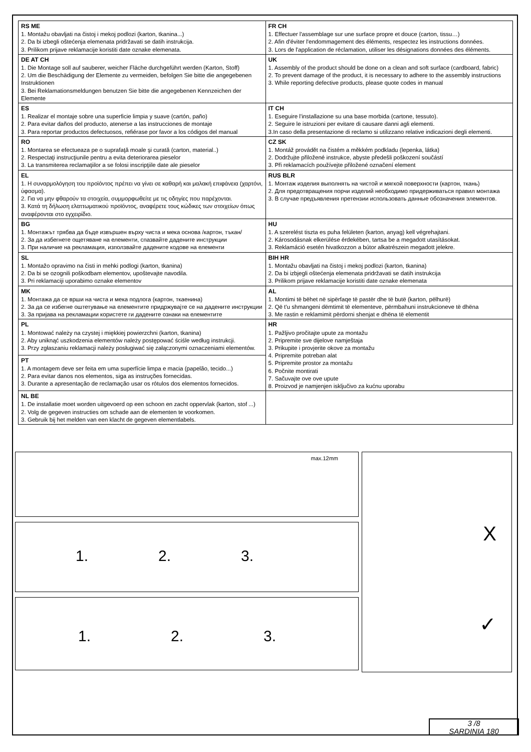| RS ME 1. Montažu obavljati na čistoj i mekoj podlozi (karton, tkanina...) 2. Da bi izbegli oštećenja elemenata pridržavati se datih instrukcija. 3. Prilikom prijave reklamacije koristiti date oznake elemenata. | FR CH 1. Effectuer l'assemblage sur une surface propre et douce (carton, tissu…) 2. Afin d'éviter l'endommagement des éléments, respectez les instructions données. 3. Lors de l'application de réclamation, utiliser les désignations données des éléments. |
| DE AT CH 1. Die Montage soll auf sauberer, weicher Fläche durchgeführt werden (Karton, Stoff) 2. Um die Beschädigung der Elemente zu vermeiden, befolgen Sie bitte die angegebenen Instruktionen 3. Bei Reklamationsmeldungen benutzen Sie bitte die angegebenen Kennzeichen der Elemente | UK 1. Assembly of the product should be done on a clean and soft surface (cardboard, fabric) 2. To prevent damage of the product, it is necessary to adhere to the assembly instructions 3. While reporting defective products, please quote codes in manual |
| ES 1. Realizar el montaje sobre una superficie limpia y suave (cartón, paño) 2. Para evitar daños del producto, atenerse a las instrucciones de montaje 3. Para reportar productos defectuosos, refiérase por favor a los códigos del manual | IT CH 1. Eseguire l'installazione su una base morbida (cartone, tessuto). 2. Seguire le istruzioni per evitare di causare danni agli elementi. 3.In caso della presentazione di reclamo si utilizzano relative indicazioni degli elementi. |
| RO 1. Montarea se efectueaza pe o suprafaţă moale şi curată (carton, material..) 2. Respectaţi instrucţiunile pentru a evita deteriorarea pieselor 3. La transmiterea reclamaţiilor a se folosi inscripţiile date ale pieselor | CZ SK 1. Montáž provádět na čistém a měkkém podkladu (lepenka, látka) 2. Dodržujte přiložené instrukce, abyste předešli poškození součástí 3. Při reklamacích používejte přiložené označení element |
| EL 1. Η συναρμολόγηση του προϊόντος πρέπει να γίνει σε καθαρή και μαλακή επιφάνεια (χαρτόνι, ύφασμα). 2. Για να μην φθαρούν τα στοιχεία, συμμορφωθείτε με τις οδηγίες που παρέχονται. 3. Κατά τη δήλωση ελαττωματικού προϊόντος, αναφέρετε τους κώδικες των στοιχείων όπως αναφέρονται στο εγχειρίδιο. | RUS BLR 1. Монтаж изделия выполнять на чистой и мягкой поверхности (картон, ткань) 2. Для предотвращения порчи изделий необходимо придерживаться правил монтажа 3. В случае предъявления претензии использовать данные обозначения элементов. |
| BG 1. Монтажът трябва да бъде извършен върху чиста и мека основа /картон, тъкан/ 2. За да избегнете ощетяване на елементи, спазвайте дадените инструкции 3. При наличие на рекламация, използвайте дадените кодове на елементи | HU 1. A szerelést tiszta es puha felületen (karton, anyag) kell végrehajtani. 2. Károsodásnak elkerülése érdekében, tartsa be a megadott utasításokat. 3. Reklamáció esetén hivatkozzon a bútor alkatrészein megadott jelekre. |
| SL 1. Montažo opravimo na čisti in mehki podlogi (karton, tkanina) 2. Da bi se ozognili poškodbam elementov, upoštevajte navodila. 3. Pri reklamaciji uporabimo oznake elementov | BIH HR 1. Montažu obavljati na čistoj i mekoj podlozi (karton, tkanina) 2. Da bi izbjegli oštećenja elemenata pridržavati se datih instrukcija 3. Prilikom prijave reklamacije koristiti date oznake elemenata |
| MK 1. Монтажа да се врши на чиста и мека подлога (картон, ткаенина) 2. За да се избегне оштетување на елементите придржувајте се на дадените инструкции 3. За пријава на рекламации користете ги дадените ознаки на елементите | AL 1. Montimi të bëhet në sipërfaqe të pastër dhe të butë (karton, pëlhurë) 2. Që t'u shmangeni dëmtimit të elementeve, përmbahuni instrukcioneve të dhëna 3. Me rastin e reklamimit përdorni shenjat e dhëna të elementit |
| PL 1. Montować należy na czystej i miękkiej powierzchni (karton, tkanina) 2. Aby uniknąć uszkodzenia elementów należy postępować ściśle według instrukcji. 3. Przy zgłaszaniu reklamacji należy posługiwać się załączonymi oznaczeniami elementów. | HR 1. Pažljivo pročitajte upute za montažu 2. Pripremite sve dijelove namještaja 3. Prikupite i provjerite okove za montažu 4. Pripremite potreban alat 5. Pripremite prostor za montažu 6. Počnite montirati 7. Sačuvajte ove ove upute 8. Proizvod je namjenjen isključivo za kućnu uporabu |
| PT 1. A montagem deve ser feita em uma superfície limpa e macia (papelão, tecido...) 2. Para evitar danos nos elementos, siga as instruções fornecidas. 3. Durante a apresentação de reclamação usar os rótulos dos elementos fornecidos. | |
| NL BE 1. De installatie moet worden uitgevoerd op een schoon en zacht oppervlak (karton, stof ...) 2. Volg de gegeven instructies om schade aan de elementen te voorkomen. 3. Gebruik bij het melden van een klacht de gegeven elementlabels. | |
max.12mm
1. 2. 3.
1. 2. 3.
X
✓
3 /8
SARDINIA 180